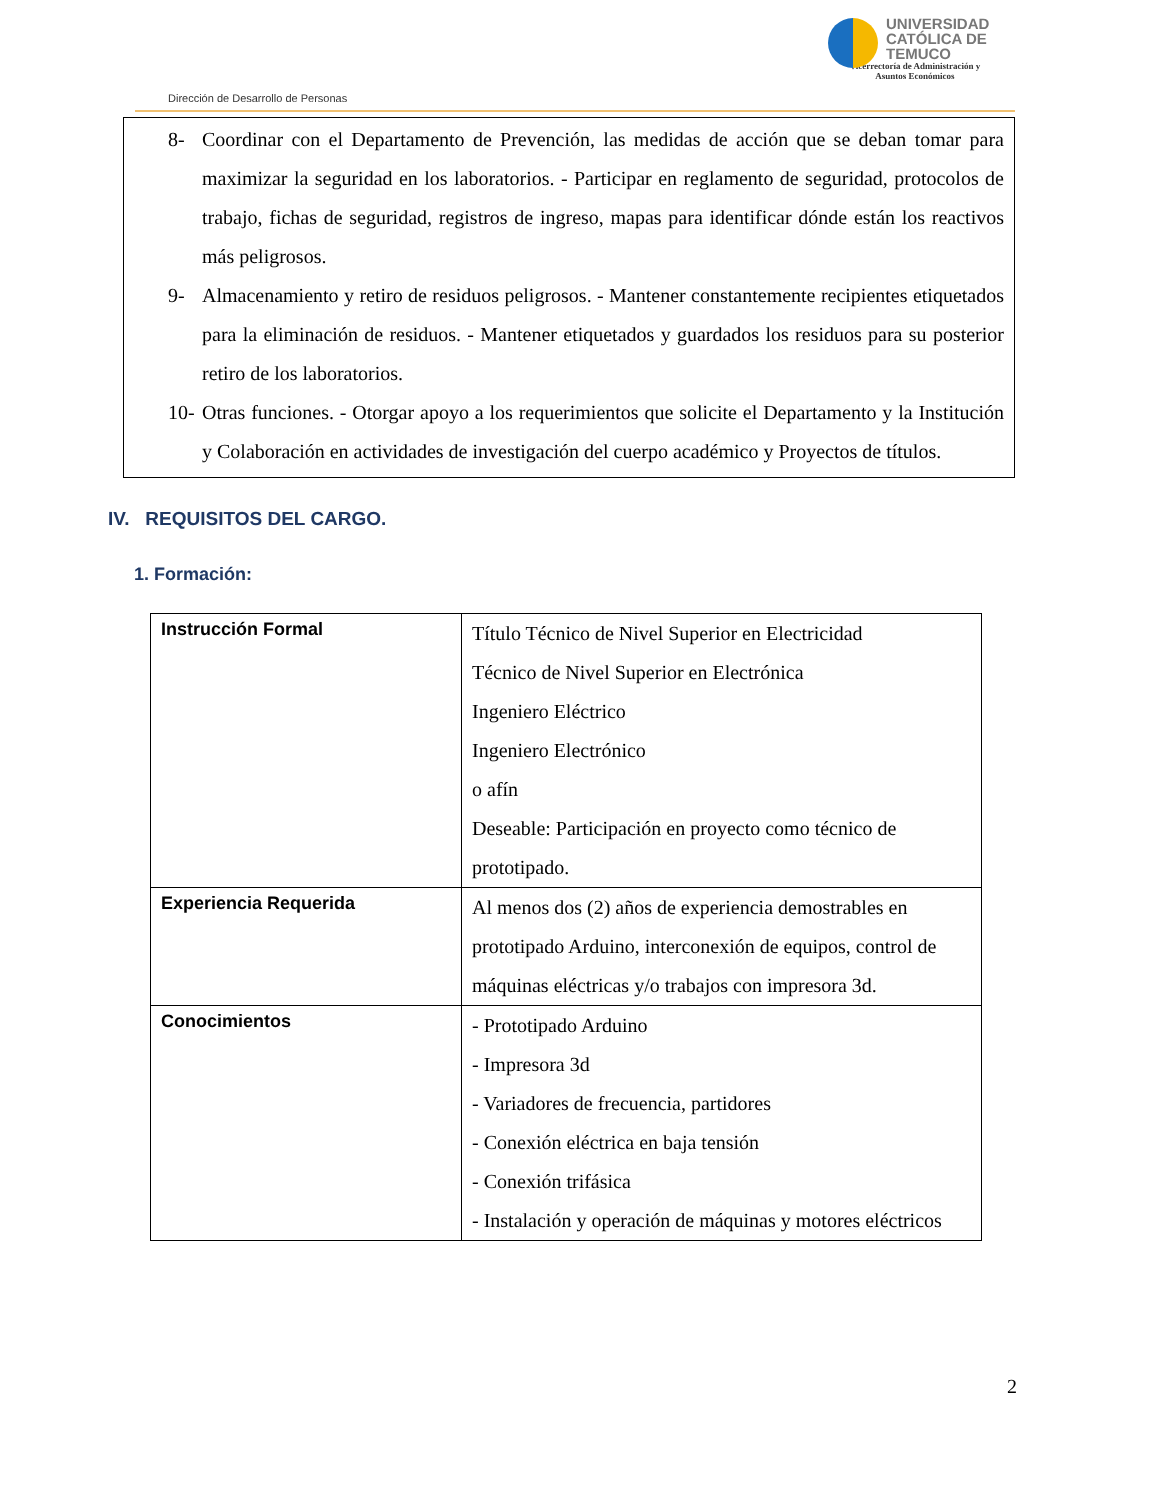UNIVERSIDAD
CATÓLICA DE
TEMUCO
Vicerrectoría de Administración y
Asuntos Económicos
Dirección de Desarrollo de Personas
8- Coordinar con el Departamento de Prevención, las medidas de acción que se deban tomar para maximizar la seguridad en los laboratorios. - Participar en reglamento de seguridad, protocolos de trabajo, fichas de seguridad, registros de ingreso, mapas para identificar dónde están los reactivos más peligrosos.
9- Almacenamiento y retiro de residuos peligrosos. - Mantener constantemente recipientes etiquetados para la eliminación de residuos. - Mantener etiquetados y guardados los residuos para su posterior retiro de los laboratorios.
10- Otras funciones. - Otorgar apoyo a los requerimientos que solicite el Departamento y la Institución y Colaboración en actividades de investigación del cuerpo académico y Proyectos de títulos.
IV. REQUISITOS DEL CARGO.
1. Formación:
| Instrucción Formal | Título Técnico de Nivel Superior en Electricidad Técnico de Nivel Superior en Electrónica Ingeniero Eléctrico Ingeniero Electrónico o afín Deseable: Participación en proyecto como técnico de prototipado. |
| Experiencia Requerida | Al menos dos (2) años de experiencia demostrables en prototipado Arduino, interconexión de equipos, control de máquinas eléctricas y/o trabajos con impresora 3d. |
| Conocimientos | - Prototipado Arduino - Impresora 3d - Variadores de frecuencia, partidores - Conexión eléctrica en baja tensión - Conexión trifásica - Instalación y operación de máquinas y motores eléctricos |
2